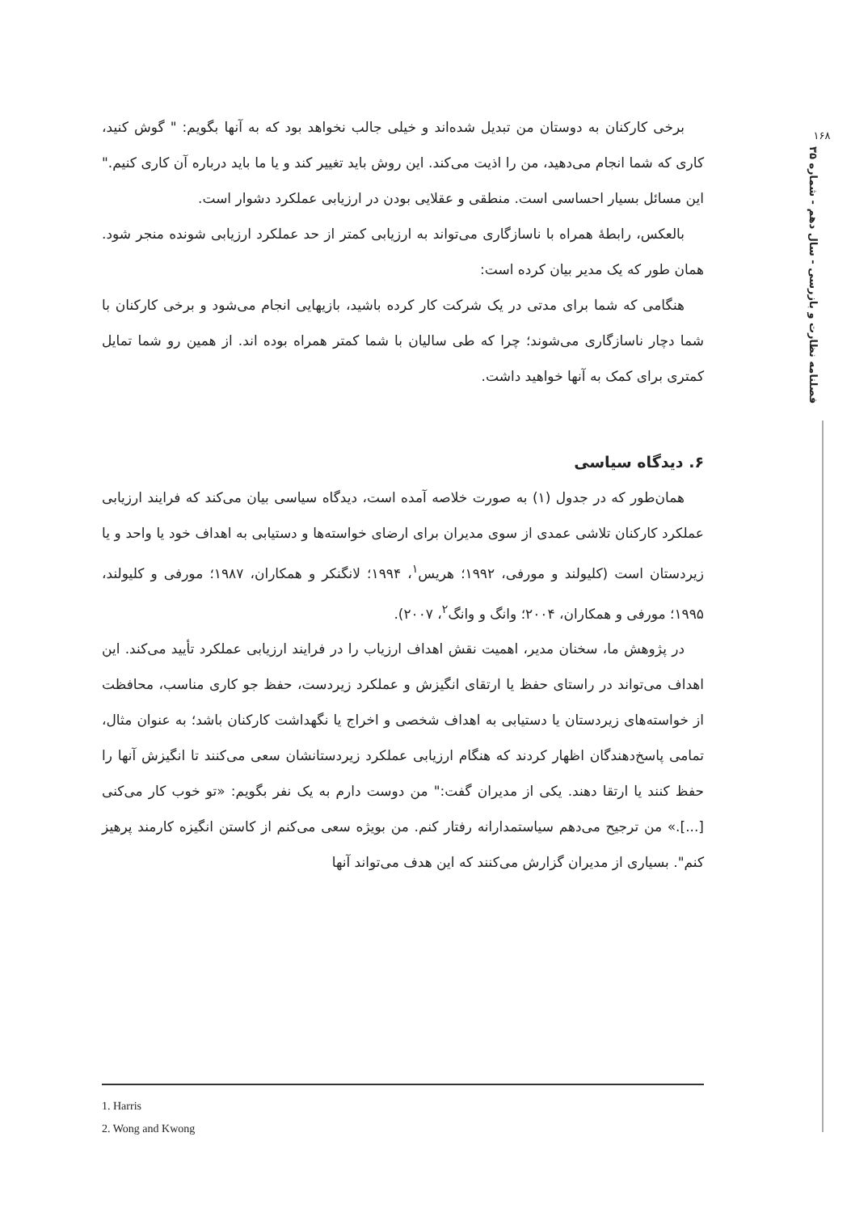۱۶۸
فصلنامه نظارت و بازرسی - سال دهم - شماره ۳۵
برخی کارکنان به دوستان من تبدیل شده‌اند و خیلی جالب نخواهد بود که به آنها بگویم: " گوش کنید، کاری که شما انجام می‌دهید، من را اذیت می‌کند. این روش باید تغییر کند و یا ما باید درباره آن کاری کنیم." این مسائل بسیار احساسی است. منطقی و عقلایی بودن در ارزیابی عملکرد دشوار است.
بالعکس، رابطهٔ همراه با ناسازگاری می‌تواند به ارزیابی کمتر از حد عملکرد ارزیابی شونده منجر شود. همان طور که یک مدیر بیان کرده است:
هنگامی که شما برای مدتی در یک شرکت کار کرده باشید، بازیهایی انجام می‌شود و برخی کارکنان با شما دچار ناسازگاری می‌شوند؛ چرا که طی سالیان با شما کمتر همراه بوده اند. از همین رو شما تمایل کمتری برای کمک به آنها خواهید داشت.
۶. دیدگاه سیاسی
همان‌طور که در جدول (۱) به صورت خلاصه آمده است، دیدگاه سیاسی بیان می‌کند که فرایند ارزیابی عملکرد کارکنان تلاشی عمدی از سوی مدیران برای ارضای خواسته‌ها و دستیابی به اهداف خود یا واحد و یا زیردستان است (کلیولند و مورفی، ۱۹۹۲؛ هریس<sup>۱</sup>، ۱۹۹۴؛ لانگنکر و همکاران، ۱۹۸۷؛ مورفی و کلیولند، ۱۹۹۵؛ مورفی و همکاران، ۲۰۰۴؛ وانگ و وانگ<sup>۲</sup>، ۲۰۰۷).
در پژوهش ما، سخنان مدیر، اهمیت نقش اهداف ارزیاب را در فرایند ارزیابی عملکرد تأیید می‌کند. این اهداف می‌تواند در راستای حفظ یا ارتقای انگیزش و عملکرد زیردست، حفظ جو کاری مناسب، محافظت از خواسته‌های زیردستان یا دستیابی به اهداف شخصی و اخراج یا نگهداشت کارکنان باشد؛ به عنوان مثال، تمامی پاسخ‌دهندگان اظهار کردند که هنگام ارزیابی عملکرد زیردستانشان سعی می‌کنند تا انگیزش آنها را حفظ کنند یا ارتقا دهند. یکی از مدیران گفت:" من دوست دارم به یک نفر بگویم: «تو خوب کار می‌کنی [...].» من ترجیح می‌دهم سیاستمدارانه رفتار کنم. من بویژه سعی می‌کنم از کاستن انگیزه کارمند پرهیز کنم". بسیاری از مدیران گزارش می‌کنند که این هدف می‌تواند آنها
1. Harris
2. Wong and Kwong